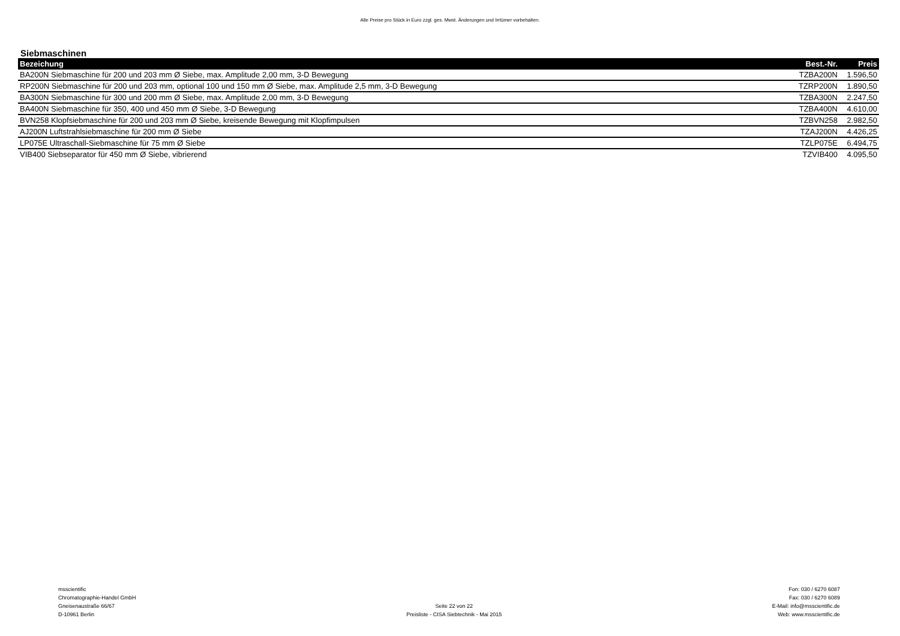Alle Preise pro Stück in Euro zzgl. ges. Mwst. Änderungen und Irrtümer vorbehalten.
Siebmaschinen
| Bezeichung | Best.-Nr. | Preis |
| --- | --- | --- |
| BA200N Siebmaschine für 200 und 203 mm Ø Siebe, max. Amplitude 2,00 mm, 3-D Bewegung | TZBA200N | 1.596,50 |
| RP200N Siebmaschine für 200 und 203 mm, optional 100 und 150 mm Ø Siebe, max. Amplitude 2,5 mm, 3-D Bewegung | TZRP200N | 1.890,50 |
| BA300N Siebmaschine für 300 und 200 mm Ø Siebe, max. Amplitude 2,00 mm, 3-D Bewegung | TZBA300N | 2.247,50 |
| BA400N Siebmaschine für 350, 400 und 450 mm Ø Siebe, 3-D Bewegung | TZBA400N | 4.610,00 |
| BVN258 Klopfsiebmaschine für 200 und 203 mm Ø Siebe, kreisende Bewegung mit Klopfimpulsen | TZBVN258 | 2.982,50 |
| AJ200N Luftstrahlsiebmaschine für 200 mm Ø Siebe | TZAJ200N | 4.426,25 |
| LP075E Ultraschall-Siebmaschine für 75 mm Ø Siebe | TZLP075E | 6.494,75 |
| VIB400 Siebseparator für 450 mm Ø Siebe, vibrierend | TZVIB400 | 4.095,50 |
msscientific
Chromatographie-Handel GmbH
Gneisenaustraße 66/67
D-10961 Berlin
Seite 22 von 22
Preisliste - CISA Siebtechnik - Mai 2015
Fon: 030 / 6270 6087
Fax: 030 / 6270 6089
E-Mail: info@msscientific.de
Web: www.msscientific.de